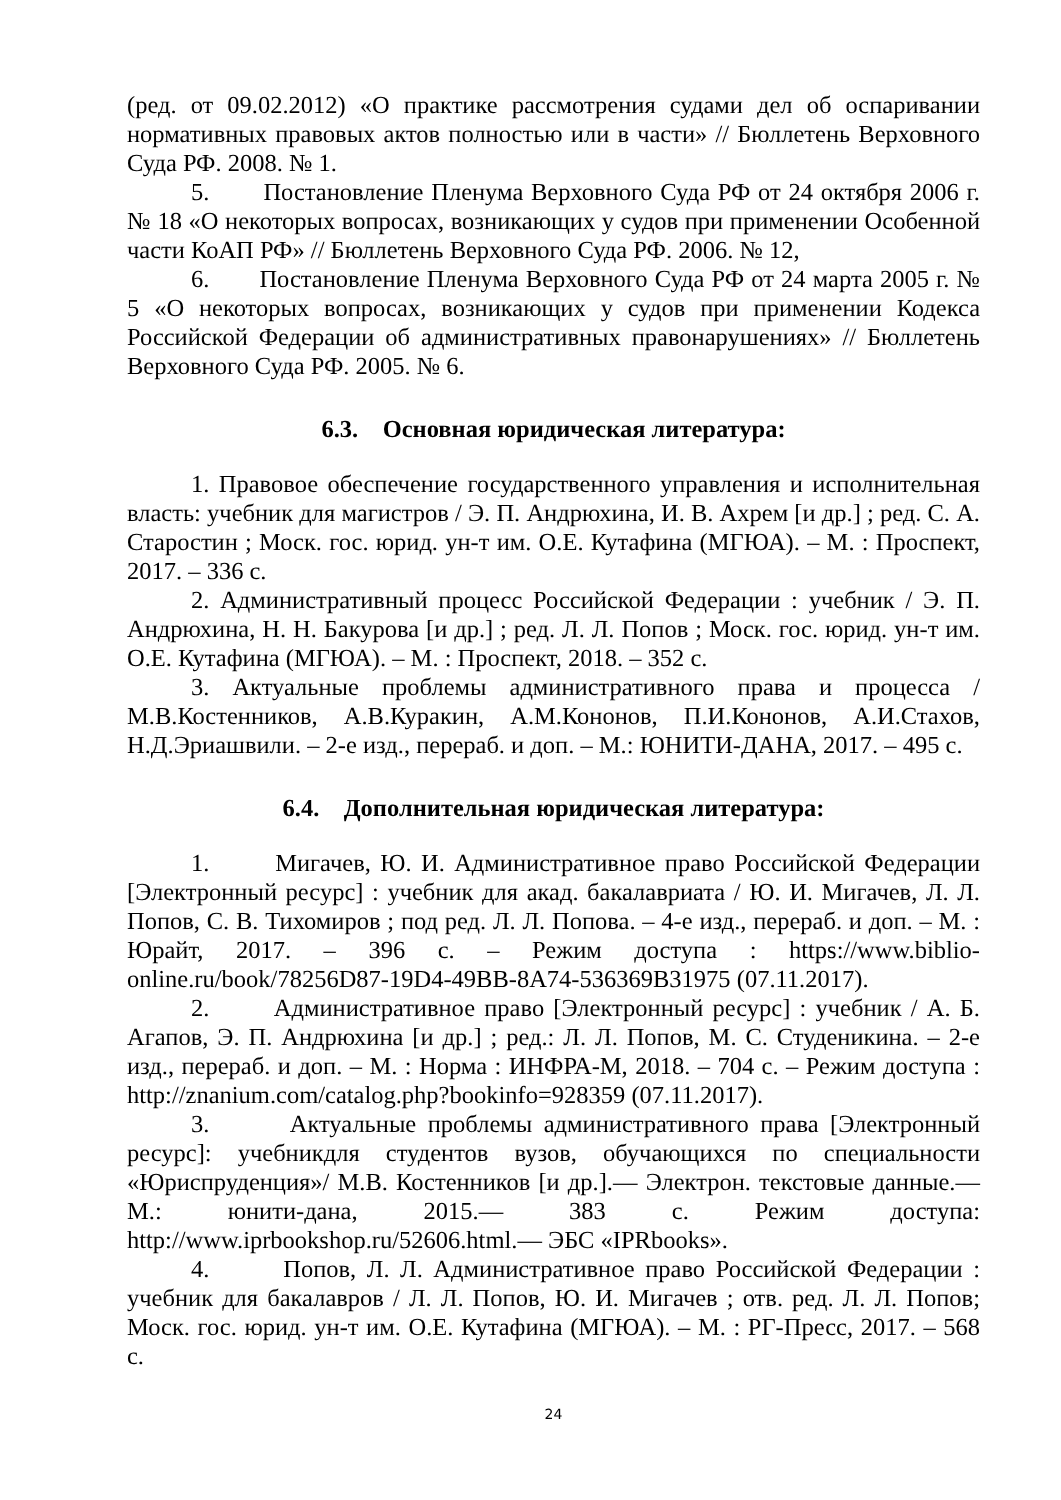(ред. от 09.02.2012) «О практике рассмотрения судами дел об оспаривании нормативных правовых актов полностью или в части» // Бюллетень Верховного Суда РФ. 2008. № 1.
5. Постановление Пленума Верховного Суда РФ от 24 октября 2006 г. № 18 «О некоторых вопросах, возникающих у судов при применении Особенной части КоАП РФ» // Бюллетень Верховного Суда РФ. 2006. № 12,
6. Постановление Пленума Верховного Суда РФ от 24 марта 2005 г. № 5 «О некоторых вопросах, возникающих у судов при применении Кодекса Российской Федерации об административных правонарушениях» // Бюллетень Верховного Суда РФ. 2005. № 6.
6.3. Основная юридическая литература:
1. Правовое обеспечение государственного управления и исполнительная власть: учебник для магистров / Э. П. Андрюхина, И. В. Ахрем [и др.] ; ред. С. А. Старостин ; Моск. гос. юрид. ун-т им. О.Е. Кутафина (МГЮА). – М. : Проспект, 2017. – 336 с.
2. Административный процесс Российской Федерации : учебник / Э. П. Андрюхина, Н. Н. Бакурова [и др.] ; ред. Л. Л. Попов ; Моск. гос. юрид. ун-т им. О.Е. Кутафина (МГЮА). – М. : Проспект, 2018. – 352 с.
3. Актуальные проблемы административного права и процесса /М.В.Костенников, А.В.Куракин, А.М.Кононов, П.И.Кононов, А.И.Стахов, Н.Д.Эриашвили. – 2-е изд., перераб. и доп. – М.: ЮНИТИ-ДАНА, 2017. – 495 с.
6.4. Дополнительная юридическая литература:
1. Мигачев, Ю. И. Административное право Российской Федерации [Электронный ресурс] : учебник для акад. бакалавриата / Ю. И. Мигачев, Л. Л. Попов, С. В. Тихомиров ; под ред. Л. Л. Попова. – 4-е изд., перераб. и доп. – М. : Юрайт, 2017. – 396 с. – Режим доступа : https://www.biblio-online.ru/book/78256D87-19D4-49BB-8A74-536369B31975 (07.11.2017).
2. Административное право [Электронный ресурс] : учебник / А. Б. Агапов, Э. П. Андрюхина [и др.] ; ред.: Л. Л. Попов, М. С. Студеникина. – 2-е изд., перераб. и доп. – М. : Норма : ИНФРА-М, 2018. – 704 с. – Режим доступа : http://znanium.com/catalog.php?bookinfo=928359 (07.11.2017).
3. Актуальные проблемы административного права [Электронный ресурс]: учебникдля студентов вузов, обучающихся по специальности «Юриспруденция»/ М.В. Костенников [и др.].— Электрон. текстовые данные.— М.: юнити-дана, 2015.— 383 с. Режим доступа: http://www.iprbookshop.ru/52606.html.— ЭБС «IPRbooks».
4. Попов, Л. Л. Административное право Российской Федерации : учебник для бакалавров / Л. Л. Попов, Ю. И. Мигачев ; отв. ред. Л. Л. Попов; Моск. гос. юрид. ун-т им. О.Е. Кутафина (МГЮА). – М. : РГ-Пресс, 2017. – 568 с.
24